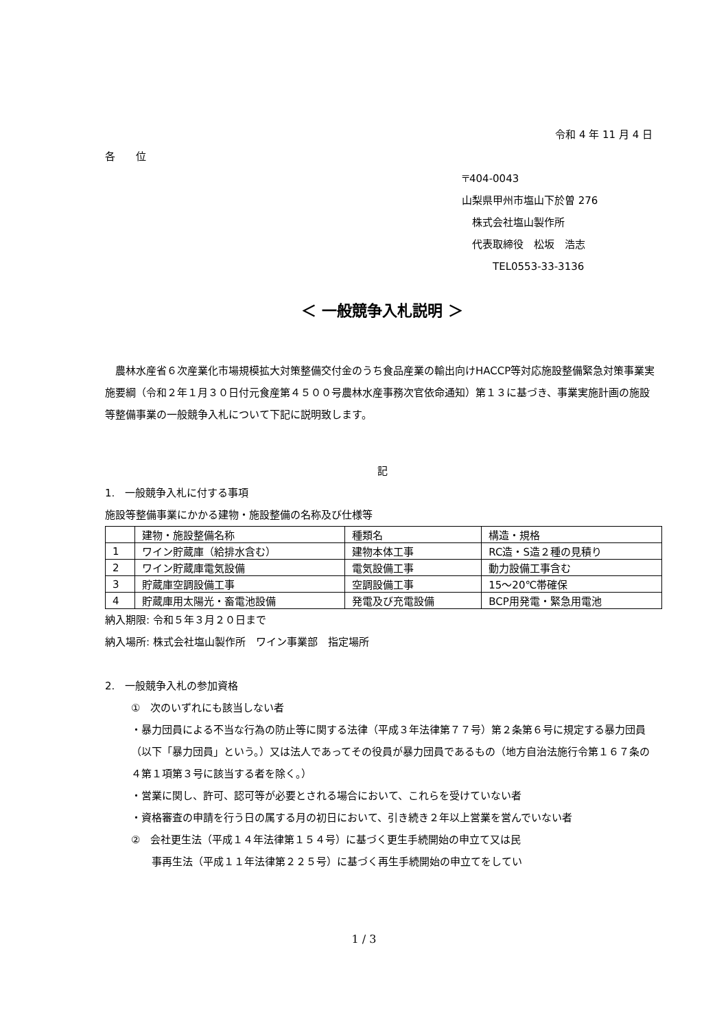令和 4 年 11 月 4 日
各　　位
〒404-0043
山梨県甲州市塩山下於曽 276
　株式会社塩山製作所
　代表取締役　松坂　浩志
　　　TEL0553-33-3136
＜ 一般競争入札説明 ＞
　農林水産省６次産業化市場規模拡大対策整備交付金のうち食品産業の輸出向けHACCP等対応施設整備緊急対策事業実施要綱（令和２年１月３０日付元食産第４５００号農林水産事務次官依命通知）第１３に基づき、事業実施計画の施設等整備事業の一般競争入札について下記に説明致します。
記
1.　一般競争入札に付する事項
施設等整備事業にかかる建物・施設整備の名称及び仕様等
| | 建物・施設整備名称 | 種類名 | 構造・規格 |
| 1 | ワイン貯蔵庫（給排水含む） | 建物本体工事 | RC造・S造２種の見積り |
| 2 | ワイン貯蔵庫電気設備 | 電気設備工事 | 動力設備工事含む |
| 3 | 貯蔵庫空調設備工事 | 空調設備工事 | 15～20℃帯確保 |
| 4 | 貯蔵庫用太陽光・畜電池設備 | 発電及び充電設備 | BCP用発電・緊急用電池 |
納入期限: 令和５年３月２０日まで
納入場所: 株式会社塩山製作所　ワイン事業部　指定場所
2.　一般競争入札の参加資格
①　次のいずれにも該当しない者
・暴力団員による不当な行為の防止等に関する法律（平成３年法律第７７号）第２条第６号に規定する暴力団員（以下「暴力団員」という。）又は法人であってその役員が暴力団員であるもの（地方自治法施行令第１６７条の４第１項第３号に該当する者を除く。）
・営業に関し、許可、認可等が必要とされる場合において、これらを受けていない者
・資格審査の申請を行う日の属する月の初日において、引き続き２年以上営業を営んでいない者
②　会社更生法（平成１４年法律第１５４号）に基づく更生手続開始の申立て又は民
　　事再生法（平成１１年法律第２２５号）に基づく再生手続開始の申立てをしてい
1 / 3